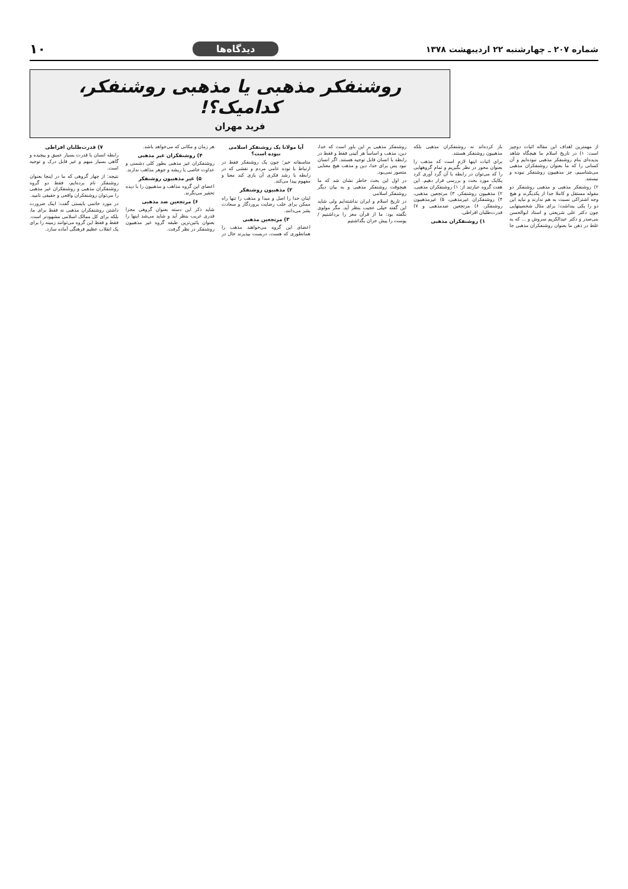شماره ۲۰۷ ـ چهارشنبه ۲۲ اردیبهشت ۱۳۷۸ دیدگاه‌ها ۱۰
روشنفکر مذهبی یا مذهبی روشنفکر، کدامیک؟!
فرید مهران
از مهمترین اهداف این مقاله اثبات دوچیز است: ۱) در تاریخ اسلام ما هیچگاه شاهد پدیده‌ای بنام روشنفکر مذهبی نبوده‌ایم و آن کسانی را که ما بعنوان روشنفکران مذهبی می‌شناسیم، جز مذهبیون روشنفکر نبوده و نیستند.
۲) روشنفکر مذهبی و مذهبی روشنفکر دو مقوله مستقل و کاملا جدا از یکدیگرند و هیچ وجه اشتراکی نسبت به هم ندارند و نباید این دو را یکی پنداشت؛ برای مثال شخصیتهایی چون دکتر علی شریعتی و استاد ابوالحسن بنی‌صدر و دکتر عبدالکریم سروش و ... که به غلط در ذهن ما بعنوان روشنفکران مذهبی جا باز کرده‌اند نه روشنفکران مذهبی بلکه مذهبیون روشنفکر هستند.
برای اثبات اینها لازم است که مذهب را بعنوان محور در نظر بگیریم و تمام گروههایی را که می‌توان در رابطه با آن گرد آوری کرد یکایک مورد بحث و بررسی قرار دهیم. این هفت گروه عبارتند از: ۱) روشنفکران مذهبی، ۲) مذهبیون روشنفکر، ۳) مرتجعین مذهبی، ۴) روشنفکران غیرمذهبی، ۵) غیرمذهبیون روشنفکر، ۶) مرتجعین ضدمذهبی و ۷) قدرت‌طلبان افراطی.
۱) روشنفکران مذهبی
روشنفکر مذهبی بر این باور است که خدا، دین، مذهب و اساساً هر آئینی فقط و فقط در رابطه با انسان قابل توجیه هستند. اگر انسان نبود پس برای خدا، دین و مذهب هیچ معنایی متصور نمی‌بود.
در اول این بحث خاطر نشان شد که ما هیچوقت روشنفکر مذهبی و به بیان دیگر روشنفکر اسلامی
در تاریخ اسلام و ایران نداشته‌ایم ولی شاید این گفته خیلی عجیب بنظر آید. مگر مولوی نگفته بود: ما از قرآن مغز را برداشتیم / پوست را پیش خران بگذاشتیم
آیا مولانا یک روشنفکر اسلامی نبوده است؟
متاسفانه خیر؛ چون یک روشنفکر فقط در ارتباط با توده عامی مردم و نقشی که در رابطه با رشد فکری آن بازی کند معنا و مفهوم پیدا می‌کند.
۲) مذهبیون روشنفکر
اینان خدا را اصل و مبدا و مذهب را تنها راه ممکن برای جلب رضایت پروردگار و سعادت بشر می‌دانند.
۳) مرتجعین مذهبی
اعضای این گروه می‌خواهند مذهب را همانطوری که هست، دربست بپذیرند حال در هر زمان و مکانی که می‌خواهد باشد.
۴) روشنفکران غیر مذهبی
روشنفکران غیر مذهبی بطور کلی دشمنی و عداوت خاصی با ریشه و جوهر مذاهب ندارند.
۵) غیر مذهبیون روشنفکر
اعضای این گروه مذاهب و مذهبیون را با دیده تحقیر می‌نگرند.
۶) مرتجعین ضد مذهبی
شاید ذکر این دسته بعنوان گروهی مجزا قدری غریب بنظر آید و شاید می‌شد اینها را بعنوان پائین‌ترین طبقه گروه غیر مذهبیون روشنفکر در نظر گرفت.
۷) قدرت‌طلبان افراطی
رابطه انسان با قدرت بسیار عمیق و پیچیده و گاهی بسیار مبهم و غیر قابل درک و توجیه است.
نتیجه: از چهار گروهی که ما در اینجا بعنوان روشنفکر نام برده‌ایم، فقط دو گروه روشنفکران مذهبی و روشنفکران غیر مذهبی را می‌توان روشنفکران واقعی و حقیقی نامید.
در مورد خاتمی بایستی گفت: اینک ضرورت داشتن روشنفکران مذهبی نه فقط برای ما، بلکه برای کل ممالک اسلامی مشهودتر است. فقط و فقط این گروه می‌توانند زمینه را برای یک انقلاب عظیم فرهنگی آماده سازد.